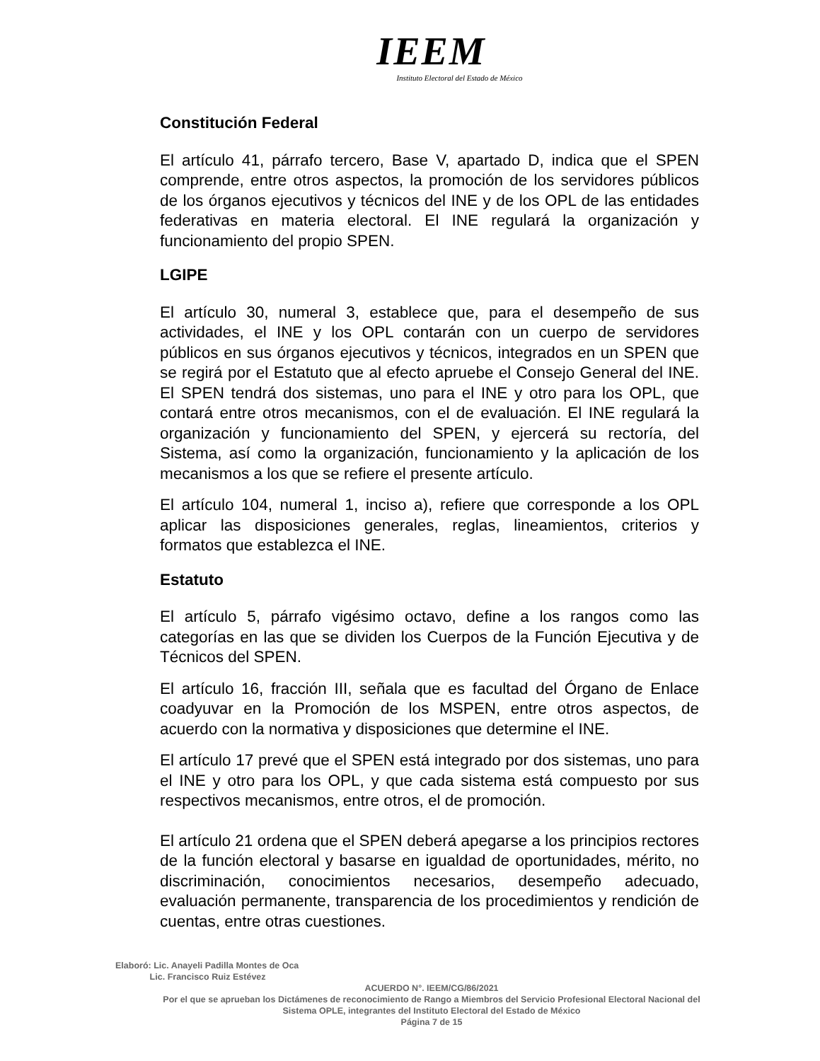IEEM
Instituto Electoral del Estado de México
Constitución Federal
El artículo 41, párrafo tercero, Base V, apartado D, indica que el SPEN comprende, entre otros aspectos, la promoción de los servidores públicos de los órganos ejecutivos y técnicos del INE y de los OPL de las entidades federativas en materia electoral. El INE regulará la organización y funcionamiento del propio SPEN.
LGIPE
El artículo 30, numeral 3, establece que, para el desempeño de sus actividades, el INE y los OPL contarán con un cuerpo de servidores públicos en sus órganos ejecutivos y técnicos, integrados en un SPEN que se regirá por el Estatuto que al efecto apruebe el Consejo General del INE. El SPEN tendrá dos sistemas, uno para el INE y otro para los OPL, que contará entre otros mecanismos, con el de evaluación. El INE regulará la organización y funcionamiento del SPEN, y ejercerá su rectoría, del Sistema, así como la organización, funcionamiento y la aplicación de los mecanismos a los que se refiere el presente artículo.
El artículo 104, numeral 1, inciso a), refiere que corresponde a los OPL aplicar las disposiciones generales, reglas, lineamientos, criterios y formatos que establezca el INE.
Estatuto
El artículo 5, párrafo vigésimo octavo, define a los rangos como las categorías en las que se dividen los Cuerpos de la Función Ejecutiva y de Técnicos del SPEN.
El artículo 16, fracción III, señala que es facultad del Órgano de Enlace coadyuvar en la Promoción de los MSPEN, entre otros aspectos, de acuerdo con la normativa y disposiciones que determine el INE.
El artículo 17 prevé que el SPEN está integrado por dos sistemas, uno para el INE y otro para los OPL, y que cada sistema está compuesto por sus respectivos mecanismos, entre otros, el de promoción.
El artículo 21 ordena que el SPEN deberá apegarse a los principios rectores de la función electoral y basarse en igualdad de oportunidades, mérito, no discriminación, conocimientos necesarios, desempeño adecuado, evaluación permanente, transparencia de los procedimientos y rendición de cuentas, entre otras cuestiones.
Elaboró: Lic. Anayeli Padilla Montes de Oca
Lic. Francisco Ruiz Estévez
ACUERDO N°. IEEM/CG/86/2021
Por el que se aprueban los Dictámenes de reconocimiento de Rango a Miembros del Servicio Profesional Electoral Nacional del Sistema OPLE, integrantes del Instituto Electoral del Estado de México
Página 7 de 15